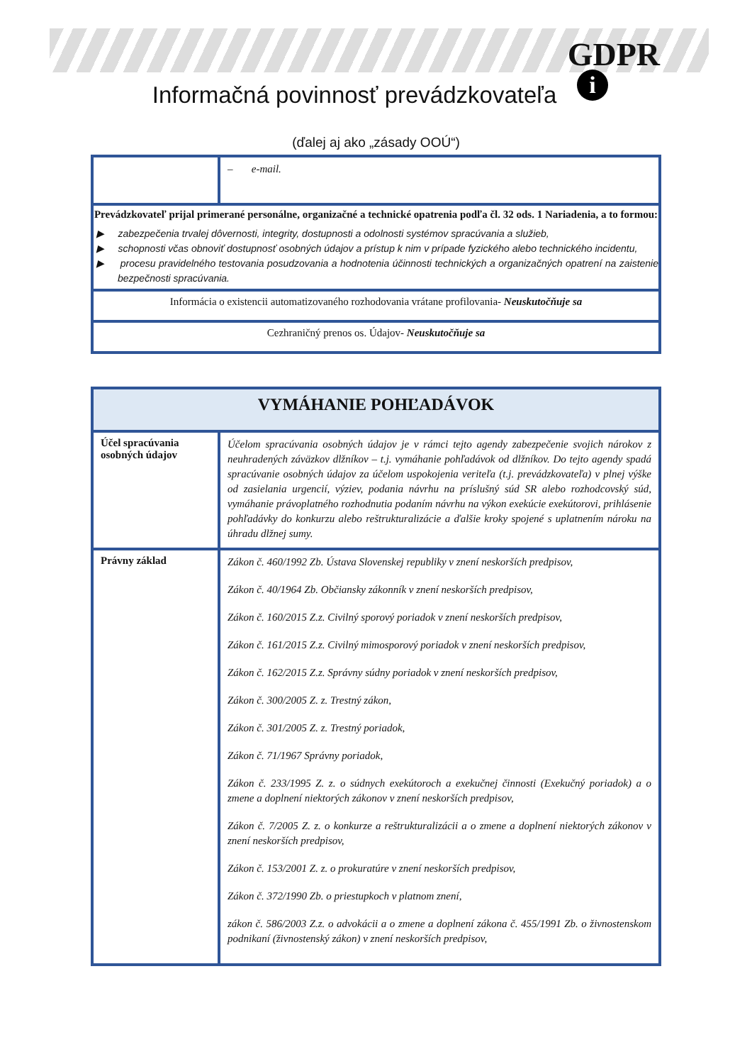GDPR
i Informačná povinnosť prevádzkovateľa
(ďalej aj ako „zásady OOÚ“)
| | – e-mail. |
| Prevádzkovateľ prijal primerané personálne, organizačné a technické opatrenia podľa čl. 32 ods. 1 Nariadenia, a to formou: ▶ zabezpečenia trvalej dôvernosti, integrity, dostupnosti a odolnosti systémov spracúvania a služieb, ▶ schopnosti včas obnoviť dostupnosť osobných údajov a prístup k nim v prípade fyzického alebo technického incidentu, ▶ procesu pravidelného testovania posudzovania a hodnotenia účinnosti technických a organizačných opatrení na zaistenie bezpečnosti spracúvania. | |
| Informácia o existencii automatizovaného rozhodovania vrátane profilovania- Neuskutočňuje sa | |
| Cezhraničný prenos os. Údajov- Neuskutočňuje sa | |
| VYMÁHANIE POHĽADÁVOK | |
| Účel spracúvania osobných údajov | Účelom spracúvania osobných údajov je v rámci tejto agendy zabezpečenie svojich nárokov z neuhradených záväzkov dlžníkov – t.j. vymáhanie pohľadávok od dlžníkov. Do tejto agendy spadá spracúvanie osobných údajov za účelom uspokojenia veriteľa (t.j. prevádzkovateľa) v plnej výške od zasielania urgencií, výziev, podania návrhu na príslušný súd SR alebo rozhodcovský súd, vymáhanie právoplatného rozhodnutia podaním návrhu na výkon exekúcie exekútorovi, prihlásenie pohľadávky do konkurzu alebo reštrukturalizácie a ďalšie kroky spojené s uplatnením nároku na úhradu dlžnej sumy. |
| Právny základ | Zákon č. 460/1992 Zb. Ústava Slovenskej republiky v znení neskorších predpisov, Zákon č. 40/1964 Zb. Občiansky zákonník v znení neskorších predpisov, Zákon č. 160/2015 Z.z. Civilný sporový poriadok v znení neskorších predpisov, Zákon č. 161/2015 Z.z. Civilný mimosporový poriadok v znení neskorších predpisov, Zákon č. 162/2015 Z.z. Správny súdny poriadok v znení neskorších predpisov, Zákon č. 300/2005 Z. z. Trestný zákon, Zákon č. 301/2005 Z. z. Trestný poriadok, Zákon č. 71/1967 Správny poriadok, Zákon č. 233/1995 Z. z. o súdnych exekútoroch a exekučnej činnosti (Exekučný poriadok) a o zmene a doplnení niektorých zákonov v znení neskorších predpisov, Zákon č. 7/2005 Z. z. o konkurze a reštrukturalizácii a o zmene a doplnení niektorých zákonov v znení neskorších predpisov, Zákon č. 153/2001 Z. z. o prokuratúre v znení neskorších predpisov, Zákon č. 372/1990 Zb. o priestupkoch v platnom znení, zákon č. 586/2003 Z.z. o advokácii a o zmene a doplnení zákona č. 455/1991 Zb. o živnostenskom podnikaní (živnostenský zákon) v znení neskorších predpisov, |